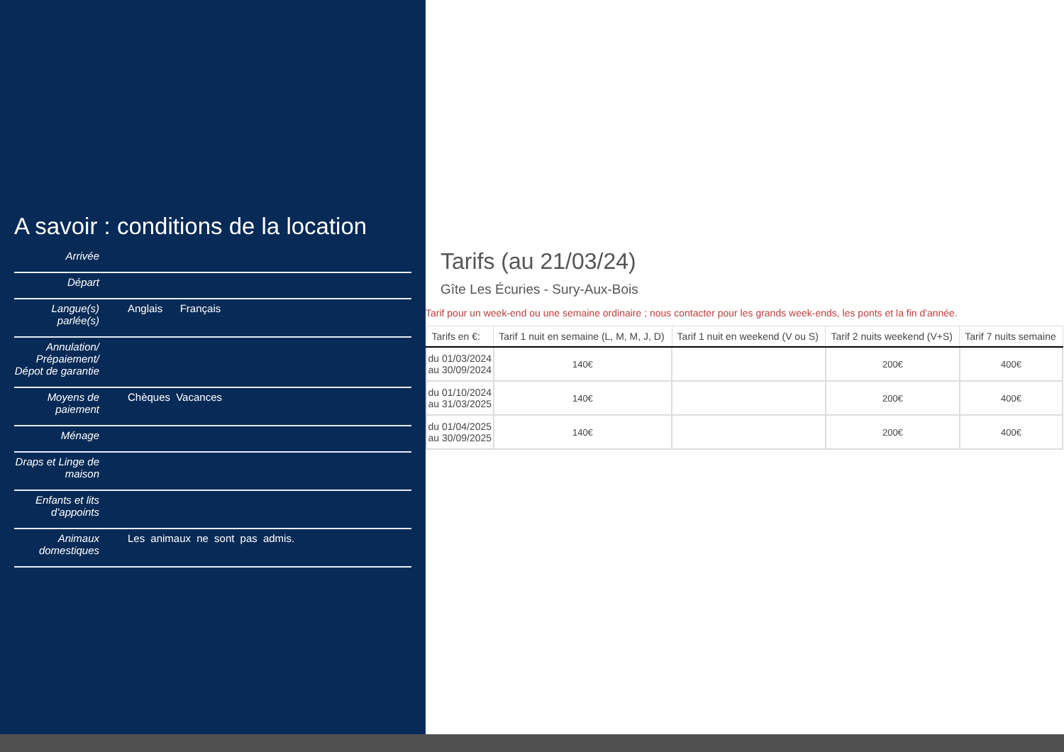A savoir : conditions de la location
Arrivée
Départ
Langue(s) parlée(s)
Anglais Français
Annulation/ Prépaiement/ Dépot de garantie
Moyens de paiement
Chèques Vacances
Ménage
Draps et Linge de maison
Enfants et lits d'appoints
Animaux domestiques
Les animaux ne sont pas admis.
Tarifs (au 21/03/24)
Gîte Les Écuries - Sury-Aux-Bois
Tarif pour un week-end ou une semaine ordinaire ; nous contacter pour les grands week-ends, les ponts et la fin d'année.
| Tarifs en €: | Tarif 1 nuit en semaine (L, M, M, J, D) | Tarif 1 nuit en weekend (V ou S) | Tarif 2 nuits weekend (V+S) | Tarif 7 nuits semaine |
| --- | --- | --- | --- | --- |
| du 01/03/2024 au 30/09/2024 | 140€ | | 200€ | 400€ |
| du 01/10/2024 au 31/03/2025 | 140€ | | 200€ | 400€ |
| du 01/04/2025 au 30/09/2025 | 140€ | | 200€ | 400€ |